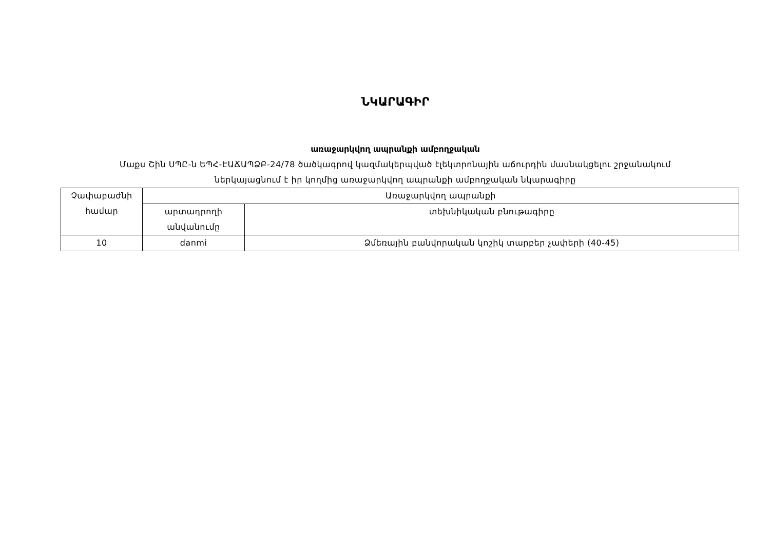ՆԿԱՐԱԳԻՐ
առաջարկվող ապրանքի ամբողջական
Մաքս Շին ՍՊԸ-ն ԵՊՀ-ԷԱՃԱՊՁԲ-24/78 ծածկագրով կազմակերպված էլեկտրոնային աճուրդին մասնակցելու շրջանակում
ներկայացնում է իր կողմից առաջարկվող ապրանքի ամբողջական նկարագիրը
| Չափաբաժնի համար | Առաջարկվող ապրանքի | |
| --- | --- | --- |
| | արտադրողի անվանումը | տեխնիկական բնութագիրը |
| 10 | danmi | Ձմեռային բանվորական կոշիկ տարբեր չափերի (40-45) |